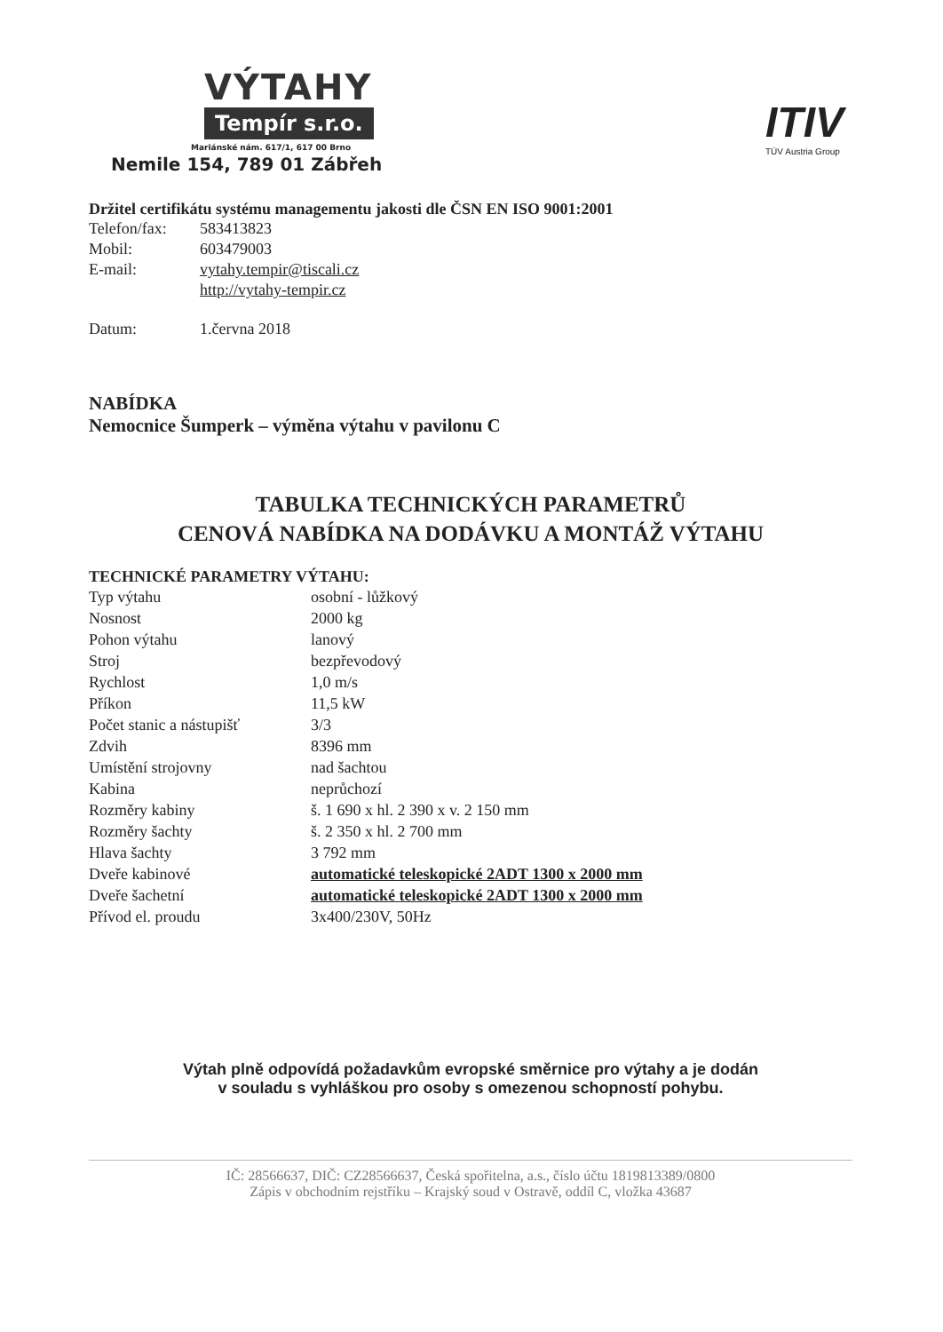VÝTAHY
Tempír s.r.o.
Mariánské nám. 617/1, 617 00 Brno
Nemile 154, 789 01 Zábřeh
ITIV
TÜV Austria Group
Držitel certifikátu systému managementu jakosti dle ČSN EN ISO 9001:2001
| Telefon/fax: | 583413823 |
| Mobil: | 603479003 |
| E-mail: | vytahy.tempir@tiscali.cz |
| | http://vytahy-tempir.cz |
| Datum: | 1.června 2018 |
NABÍDKA
Nemocnice Šumperk – výměna výtahu v pavilonu C
TABULKA TECHNICKÝCH PARAMETRŮ
CENOVÁ NABÍDKA NA DODÁVKU A MONTÁŽ VÝTAHU
TECHNICKÉ PARAMETRY VÝTAHU:
| Typ výtahu | osobní - lůžkový |
| Nosnost | 2000 kg |
| Pohon výtahu | lanový |
| Stroj | bezpřevodový |
| Rychlost | 1,0 m/s |
| Příkon | 11,5 kW |
| Počet stanic a nástupišť | 3/3 |
| Zdvih | 8396 mm |
| Umístění strojovny | nad šachtou |
| Kabina | neprůchozí |
| Rozměry kabiny | š. 1 690 x hl. 2 390 x v. 2 150 mm |
| Rozměry šachty | š. 2 350 x hl. 2 700 mm |
| Hlava šachty | 3 792 mm |
| Dveře kabinové | automatické teleskopické 2ADT 1300 x 2000 mm |
| Dveře šachetní | automatické teleskopické 2ADT 1300 x 2000 mm |
| Přívod el. proudu | 3x400/230V, 50Hz |
Výtah plně odpovídá požadavkům evropské směrnice pro výtahy a je dodán
v souladu s vyhláškou pro osoby s omezenou schopností pohybu.
IČ: 28566637, DIČ: CZ28566637, Česká spořitelna, a.s., číslo účtu 1819813389/0800
Zápis v obchodním rejstříku – Krajský soud v Ostravě, oddíl C, vložka 43687